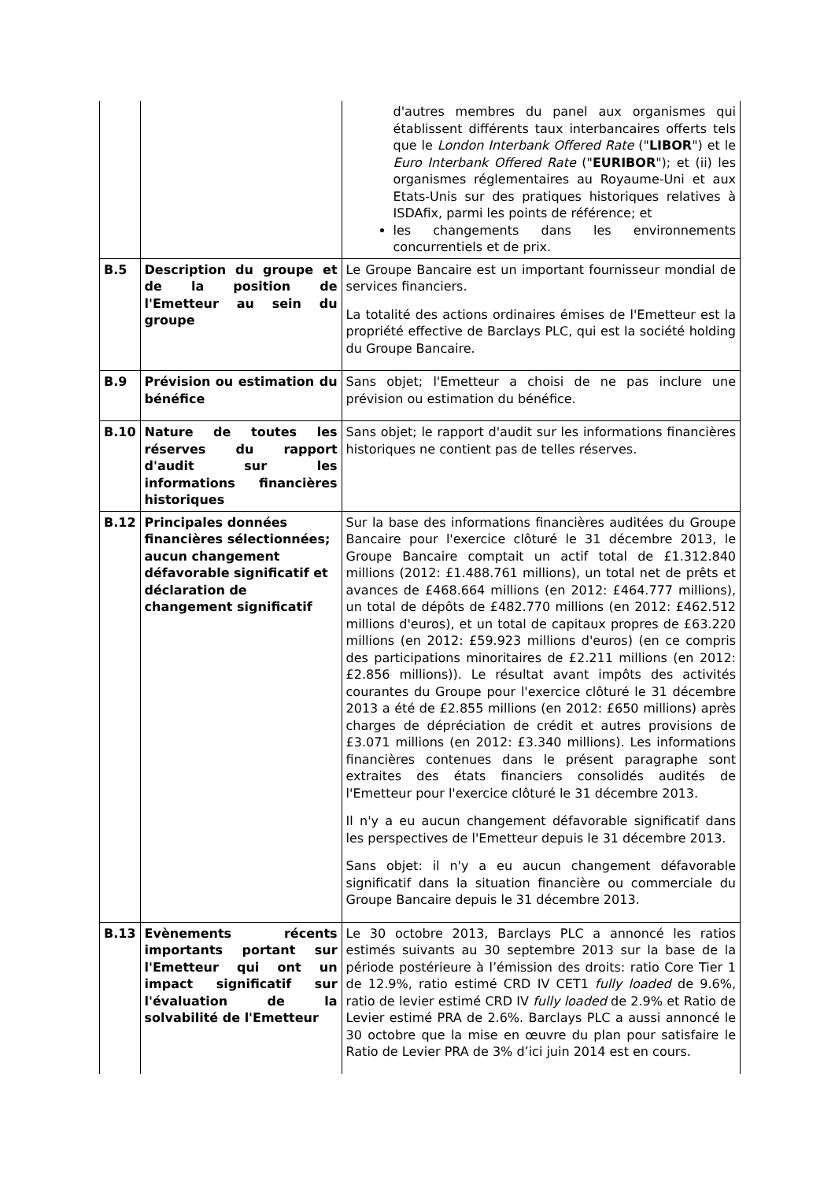| | | d'autres membres du panel aux organismes qui établissent différents taux interbancaires offerts tels que le London Interbank Offered Rate (" LIBOR ") et le Euro Interbank Offered Rate (" EURIBOR "); et (ii) les organismes réglementaires au Royaume-Uni et aux Etats-Unis sur des pratiques historiques relatives à ISDAfix, parmi les points de référence; et les changements dans les environnements concurrentiels et de prix. |
| B.5 | Description du groupe et de la position de l'Emetteur au sein du groupe | Le Groupe Bancaire est un important fournisseur mondial de services financiers. La totalité des actions ordinaires émises de l'Emetteur est la propriété effective de Barclays PLC, qui est la société holding du Groupe Bancaire. |
| B.9 | Prévision ou estimation du bénéfice | Sans objet; l'Emetteur a choisi de ne pas inclure une prévision ou estimation du bénéfice. |
| B.10 | Nature de toutes les réserves du rapport d'audit sur les informations financières historiques | Sans objet; le rapport d'audit sur les informations financières historiques ne contient pas de telles réserves. |
| B.12 | Principales données financières sélectionnées; aucun changement défavorable significatif et déclaration de changement significatif | Sur la base des informations financières auditées du Groupe Bancaire pour l'exercice clôturé le 31 décembre 2013, le Groupe Bancaire comptait un actif total de £1.312.840 millions (2012: £1.488.761 millions), un total net de prêts et avances de £468.664 millions (en 2012: £464.777 millions), un total de dépôts de £482.770 millions (en 2012: £462.512 millions d'euros), et un total de capitaux propres de £63.220 millions (en 2012: £59.923 millions d'euros) (en ce compris des participations minoritaires de £2.211 millions (en 2012: £2.856 millions)). Le résultat avant impôts des activités courantes du Groupe pour l'exercice clôturé le 31 décembre 2013 a été de £2.855 millions (en 2012: £650 millions) après charges de dépréciation de crédit et autres provisions de £3.071 millions (en 2012: £3.340 millions). Les informations financières contenues dans le présent paragraphe sont extraites des états financiers consolidés audités de l'Emetteur pour l'exercice clôturé le 31 décembre 2013. Il n'y a eu aucun changement défavorable significatif dans les perspectives de l'Emetteur depuis le 31 décembre 2013. Sans objet: il n'y a eu aucun changement défavorable significatif dans la situation financière ou commerciale du Groupe Bancaire depuis le 31 décembre 2013. |
| B.13 | Evènements récents importants portant sur l'Emetteur qui ont un impact significatif sur l'évaluation de la solvabilité de l'Emetteur | Le 30 octobre 2013, Barclays PLC a annoncé les ratios estimés suivants au 30 septembre 2013 sur la base de la période postérieure à l’émission des droits: ratio Core Tier 1 de 12.9%, ratio estimé CRD IV CET1 fully loaded de 9.6%, ratio de levier estimé CRD IV fully loaded de 2.9% et Ratio de Levier estimé PRA de 2.6%. Barclays PLC a aussi annoncé le 30 octobre que la mise en œuvre du plan pour satisfaire le Ratio de Levier PRA de 3% d’ici juin 2014 est en cours. |